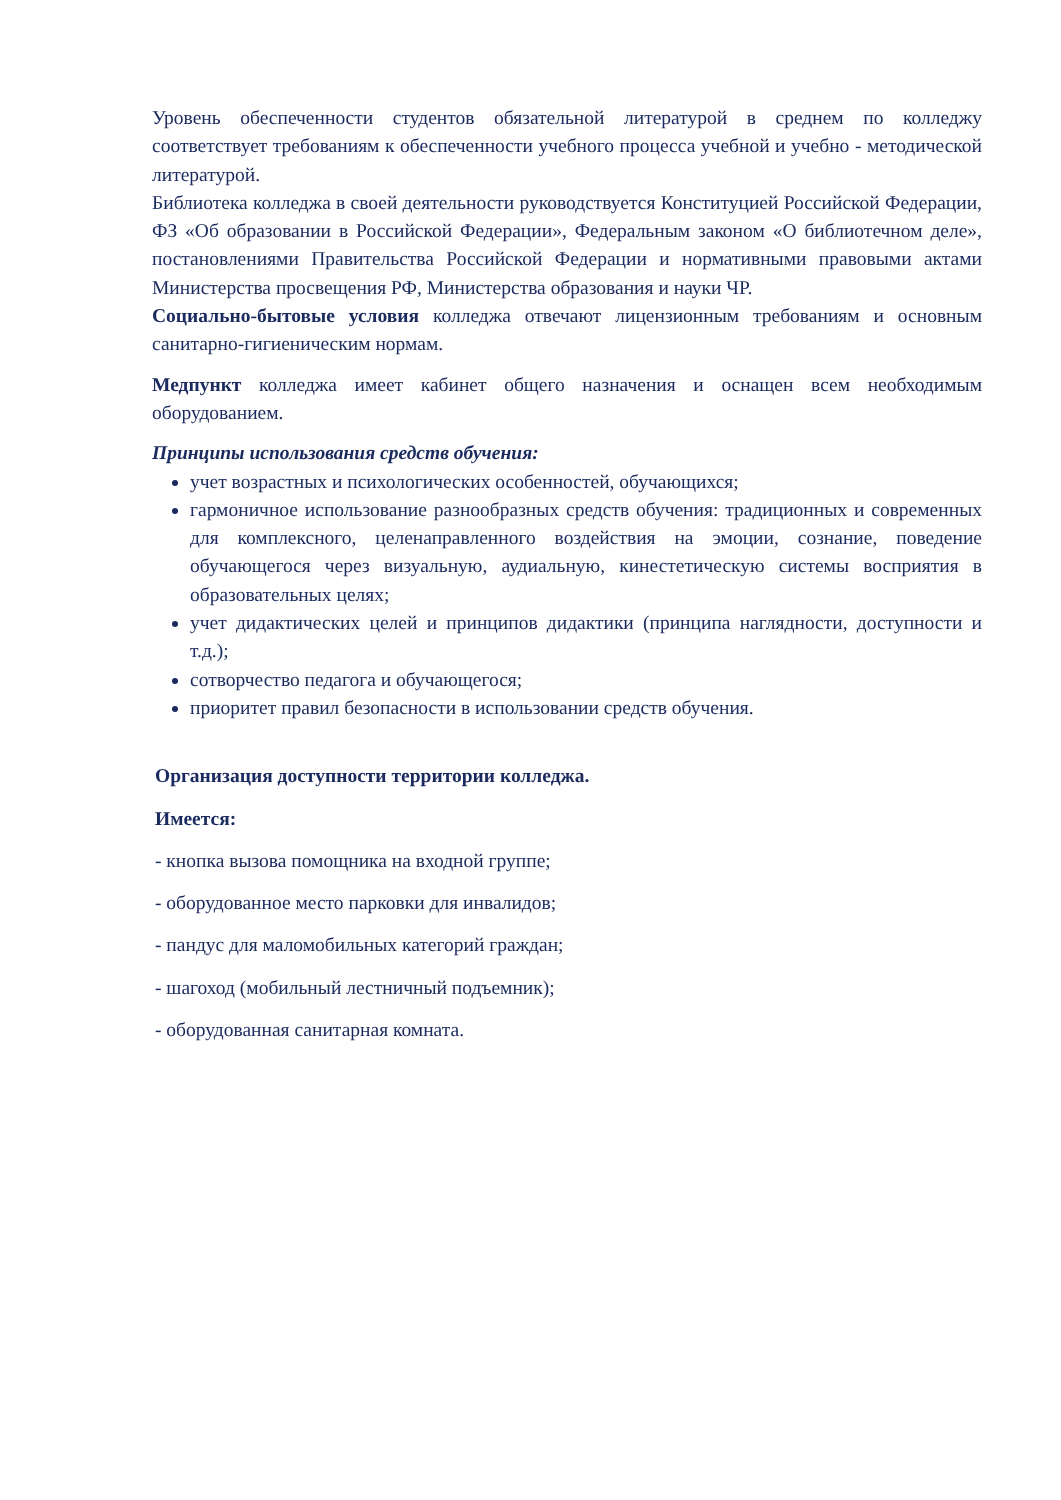Уровень обеспеченности студентов обязательной литературой в среднем по колледжу соответствует требованиям к обеспеченности учебного процесса учебной и учебно - методической литературой.
Библиотека колледжа в своей деятельности руководствуется Конституцией Российской Федерации, ФЗ «Об образовании в Российской Федерации», Федеральным законом «О библиотечном деле», постановлениями Правительства Российской Федерации и нормативными правовыми актами Министерства просвещения РФ, Министерства образования и науки ЧР.
Социально-бытовые условия колледжа отвечают лицензионным требованиям и основным санитарно-гигиеническим нормам.
Медпункт колледжа имеет кабинет общего назначения и оснащен всем необходимым оборудованием.
Принципы использования средств обучения:
учет возрастных и психологических особенностей, обучающихся;
гармоничное использование разнообразных средств обучения: традиционных и современных для комплексного, целенаправленного воздействия на эмоции, сознание, поведение обучающегося через визуальную, аудиальную, кинестетическую системы восприятия в образовательных целях;
учет дидактических целей и принципов дидактики (принципа наглядности, доступности и т.д.);
сотворчество педагога и обучающегося;
приоритет правил безопасности в использовании средств обучения.
Организация доступности территории колледжа.
Имеется:
- кнопка вызова помощника на входной группе;
- оборудованное место парковки для инвалидов;
- пандус для маломобильных категорий граждан;
- шагоход (мобильный лестничный подъемник);
- оборудованная санитарная комната.